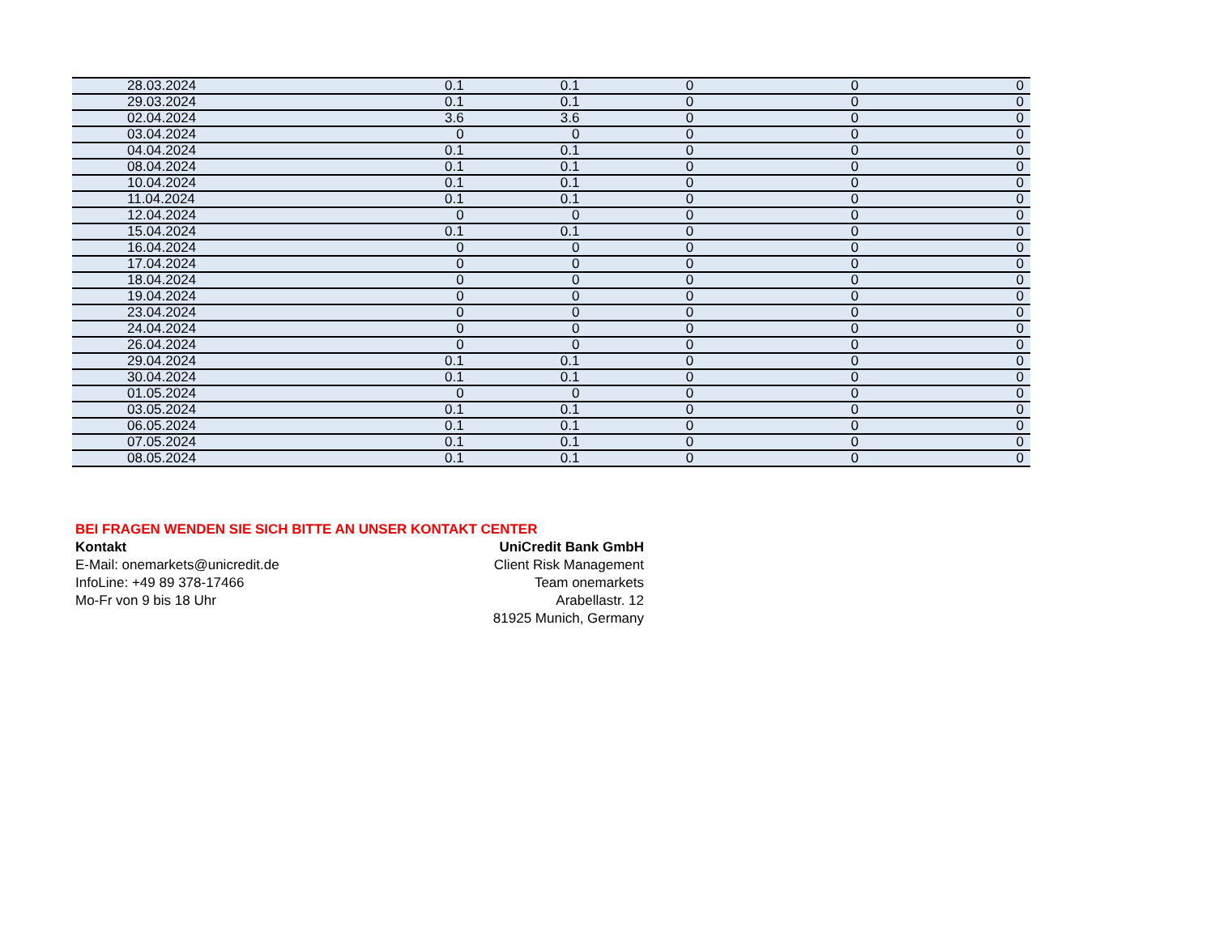| 28.03.2024 | 0.1 | 0.1 | 0 | 0 | 0 |
| 29.03.2024 | 0.1 | 0.1 | 0 | 0 | 0 |
| 02.04.2024 | 3.6 | 3.6 | 0 | 0 | 0 |
| 03.04.2024 | 0 | 0 | 0 | 0 | 0 |
| 04.04.2024 | 0.1 | 0.1 | 0 | 0 | 0 |
| 08.04.2024 | 0.1 | 0.1 | 0 | 0 | 0 |
| 10.04.2024 | 0.1 | 0.1 | 0 | 0 | 0 |
| 11.04.2024 | 0.1 | 0.1 | 0 | 0 | 0 |
| 12.04.2024 | 0 | 0 | 0 | 0 | 0 |
| 15.04.2024 | 0.1 | 0.1 | 0 | 0 | 0 |
| 16.04.2024 | 0 | 0 | 0 | 0 | 0 |
| 17.04.2024 | 0 | 0 | 0 | 0 | 0 |
| 18.04.2024 | 0 | 0 | 0 | 0 | 0 |
| 19.04.2024 | 0 | 0 | 0 | 0 | 0 |
| 23.04.2024 | 0 | 0 | 0 | 0 | 0 |
| 24.04.2024 | 0 | 0 | 0 | 0 | 0 |
| 26.04.2024 | 0 | 0 | 0 | 0 | 0 |
| 29.04.2024 | 0.1 | 0.1 | 0 | 0 | 0 |
| 30.04.2024 | 0.1 | 0.1 | 0 | 0 | 0 |
| 01.05.2024 | 0 | 0 | 0 | 0 | 0 |
| 03.05.2024 | 0.1 | 0.1 | 0 | 0 | 0 |
| 06.05.2024 | 0.1 | 0.1 | 0 | 0 | 0 |
| 07.05.2024 | 0.1 | 0.1 | 0 | 0 | 0 |
| 08.05.2024 | 0.1 | 0.1 | 0 | 0 | 0 |
BEI FRAGEN WENDEN SIE SICH BITTE AN UNSER KONTAKT CENTER
Kontakt
E-Mail: onemarkets@unicredit.de
InfoLine: +49 89 378-17466
Mo-Fr von 9 bis 18 Uhr
UniCredit Bank GmbH
Client Risk Management
Team onemarkets
Arabellastr. 12
81925 Munich, Germany